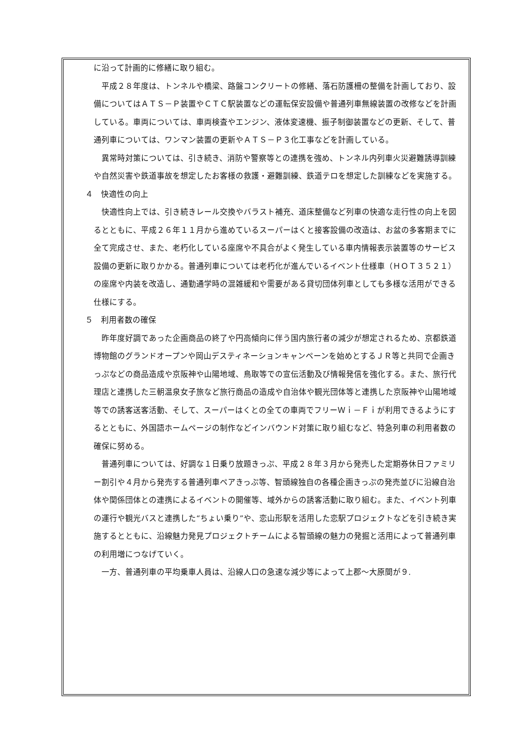に沿って計画的に修繕に取り組む。
平成２８年度は、トンネルや橋梁、路盤コンクリートの修繕、落石防護柵の整備を計画しており、設備についてはＡＴＳ－Ｐ装置やＣＴＣ駅装置などの運転保安設備や普通列車無線装置の改修などを計画している。車両については、車両検査やエンジン、液体変速機、振子制御装置などの更新、そして、普通列車については、ワンマン装置の更新やＡＴＳ－Ｐ３化工事などを計画している。
異常時対策については、引き続き、消防や警察等との連携を強め、トンネル内列車火災避難誘導訓練や自然災害や鉄道事故を想定したお客様の救護・避難訓練、鉄道テロを想定した訓練などを実施する。
４　快適性の向上
快適性向上では、引き続きレール交換やバラスト補充、道床整備など列車の快適な走行性の向上を図るとともに、平成２６年１１月から進めているスーパーはくと接客設備の改造は、お盆の多客期までに全て完成させ、また、老朽化している座席や不具合がよく発生している車内情報表示装置等のサービス設備の更新に取りかかる。普通列車については老朽化が進んでいるイベント仕様車（ＨＯＴ３５２１）の座席や内装を改造し、通勤通学時の混雑緩和や需要がある貸切団体列車としても多様な活用ができる仕様にする。
５　利用者数の確保
昨年度好調であった企画商品の終了や円高傾向に伴う国内旅行者の減少が想定されるため、京都鉄道博物館のグランドオープンや岡山デスティネーションキャンペーンを始めとするＪＲ等と共同で企画きっぷなどの商品造成や京阪神や山陽地域、鳥取等での宣伝活動及び情報発信を強化する。また、旅行代理店と連携した三朝温泉女子旅など旅行商品の造成や自治体や観光団体等と連携した京阪神や山陽地域等での誘客送客活動、そして、スーパーはくとの全ての車両でフリーＷｉ－Ｆｉが利用できるようにするとともに、外国語ホームページの制作などインバウンド対策に取り組むなど、特急列車の利用者数の確保に努める。
普通列車については、好調な１日乗り放題きっぷ、平成２８年３月から発売した定期券休日ファミリー割引や４月から発売する普通列車ペアきっぷ等、智頭線独自の各種企画きっぷの発売並びに沿線自治体や関係団体との連携によるイベントの開催等、域外からの誘客活動に取り組む。また、イベント列車の運行や観光バスと連携した“ちょい乗り”や、恋山形駅を活用した恋駅プロジェクトなどを引き続き実施するとともに、沿線魅力発見プロジェクトチームによる智頭線の魅力の発掘と活用によって普通列車の利用増につなげていく。
一方、普通列車の平均乗車人員は、沿線人口の急速な減少等によって上郡～大原間が９.